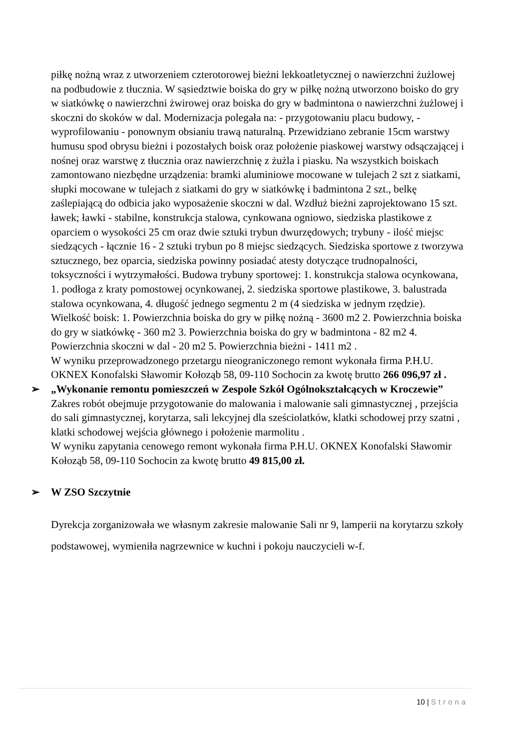piłkę nożną wraz z utworzeniem czterotorowej bieżni lekkoatletycznej o nawierzchni żużlowej na podbudowie z tłucznia. W sąsiedztwie boiska do gry w piłkę nożną utworzono boisko do gry w siatkówkę o nawierzchni żwirowej oraz boiska do gry w badmintona o nawierzchni żużlowej i skoczni do skoków w dal. Modernizacja polegała na: - przygotowaniu placu budowy, - wyprofilowaniu - ponownym obsianiu trawą naturalną. Przewidziano zebranie 15cm warstwy humusu spod obrysu bieżni i pozostałych boisk oraz położenie piaskowej warstwy odsączającej i nośnej oraz warstwę z tłucznia oraz nawierzchnię z żużla i piasku. Na wszystkich boiskach zamontowano niezbędne urządzenia: bramki aluminiowe mocowane w tulejach 2 szt z siatkami, słupki mocowane w tulejach z siatkami do gry w siatkówkę i badmintona 2 szt., belkę zaślepiającą do odbicia jako wyposażenie skoczni w dal. Wzdłuż bieżni zaprojektowano 15 szt. ławek; ławki - stabilne, konstrukcja stalowa, cynkowana ogniowo, siedziska plastikowe z oparciem o wysokości 25 cm oraz dwie sztuki trybun dwurzędowych; trybuny - ilość miejsc siedzących - łącznie 16 - 2 sztuki trybun po 8 miejsc siedzących. Siedziska sportowe z tworzywa sztucznego, bez oparcia, siedziska powinny posiadać atesty dotyczące trudnopalności, toksyczności i wytrzymałości. Budowa trybuny sportowej: 1. konstrukcja stalowa ocynkowana, 1. podłoga z kraty pomostowej ocynkowanej, 2. siedziska sportowe plastikowe, 3. balustrada stalowa ocynkowana, 4. długość jednego segmentu 2 m (4 siedziska w jednym rzędzie). Wielkość boisk: 1. Powierzchnia boiska do gry w piłkę nożną - 3600 m2 2. Powierzchnia boiska do gry w siatkówkę - 360 m2 3. Powierzchnia boiska do gry w badmintona - 82 m2 4. Powierzchnia skoczni w dal - 20 m2 5. Powierzchnia bieżni - 1411 m2 .
W wyniku przeprowadzonego przetargu nieograniczonego remont wykonała firma P.H.U. OKNEX Konofalski Sławomir Kołoząb 58, 09-110 Sochocin za kwotę brutto 266 096,97 zł .
➢ „Wykonanie remontu pomieszczeń w Zespole Szkół Ogólnokształcących w Kroczewie”
Zakres robót obejmuje przygotowanie do malowania i malowanie sali gimnastycznej , przejścia do sali gimnastycznej, korytarza, sali lekcyjnej dla sześciolatków, klatki schodowej przy szatni , klatki schodowej wejścia głównego i położenie marmolitu .
W wyniku zapytania cenowego remont wykonała firma P.H.U. OKNEX Konofalski Sławomir Kołoząb 58, 09-110 Sochocin za kwotę brutto 49 815,00 zł.
➢ W ZSO Szczytnie
Dyrekcja zorganizowała we własnym zakresie malowanie Sali nr 9, lamperii na korytarzu szkoły podstawowej, wymieniła nagrzewnice w kuchni i pokoju nauczycieli w-f.
10 | Strona